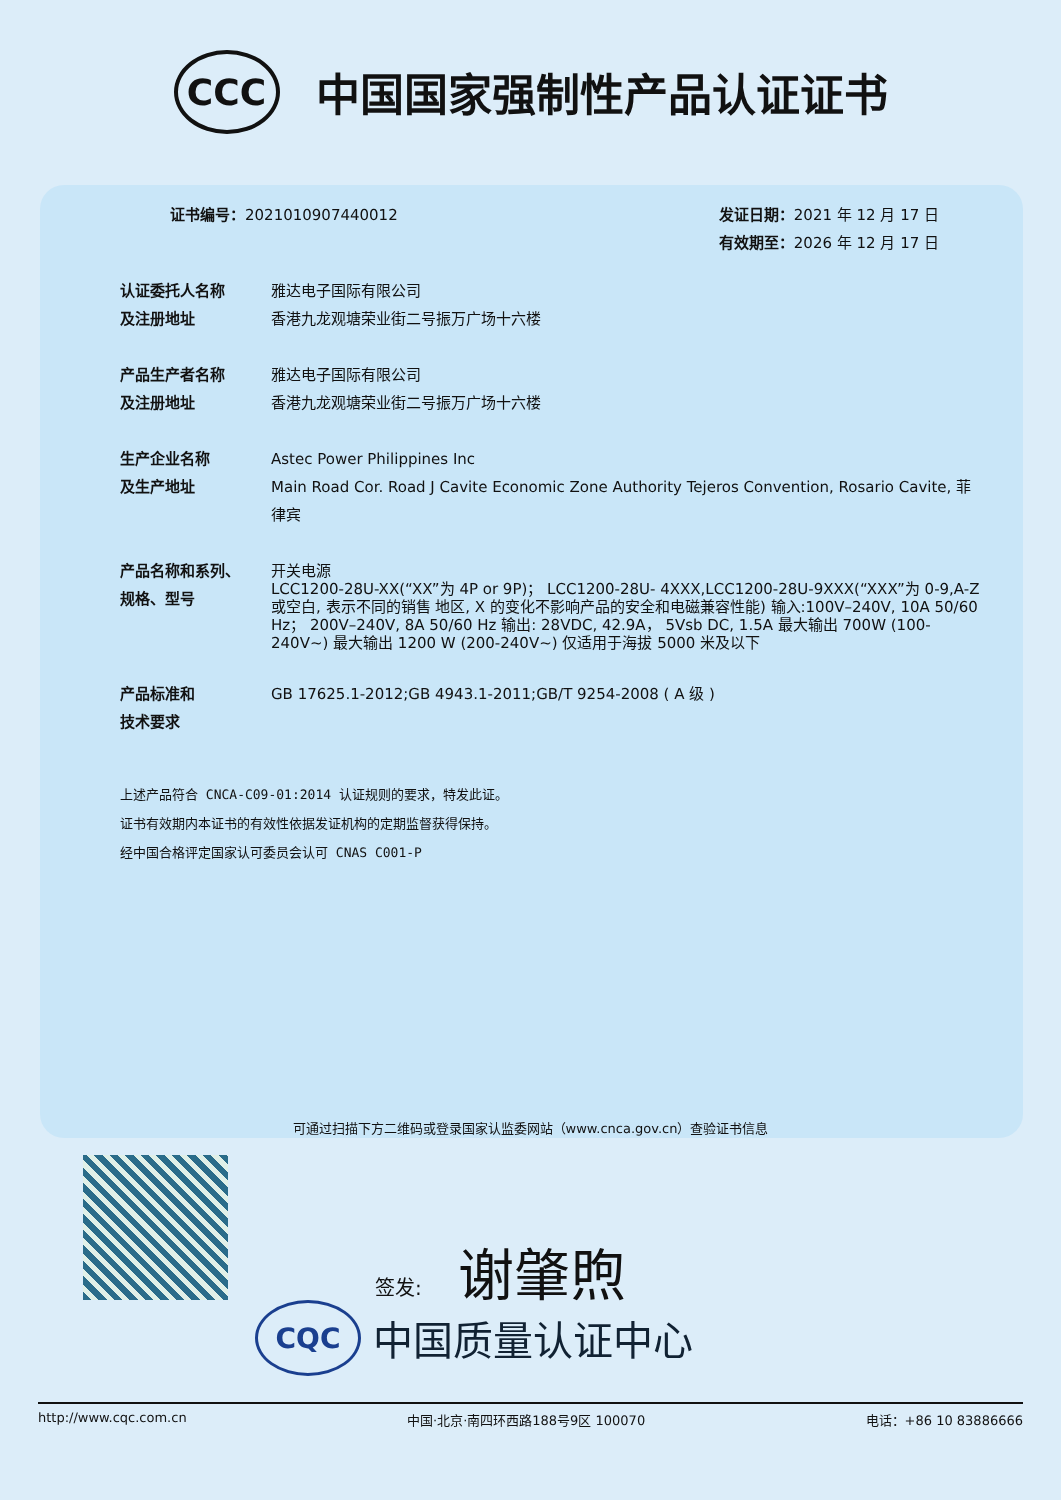CCC
中国国家强制性产品认证证书
证书编号：2021010907440012 发证日期：2021 年 12 月 17 日
有效期至：2026 年 12 月 17 日
认证委托人名称
及注册地址
雅达电子国际有限公司
香港九龙观塘荣业街二号振万广场十六楼
产品生产者名称
及注册地址
雅达电子国际有限公司
香港九龙观塘荣业街二号振万广场十六楼
生产企业名称
及生产地址
Astec Power Philippines Inc
Main Road Cor. Road J Cavite Economic Zone Authority Tejeros Convention, Rosario Cavite, 菲律宾
产品名称和系列、
规格、型号
开关电源
LCC1200-28U-XX(“XX”为 4P or 9P)； LCC1200-28U- 4XXX,LCC1200-28U-9XXX(“XXX”为 0-9,A-Z 或空白, 表示不同的销售 地区, X 的变化不影响产品的安全和电磁兼容性能) 输入:100V–240V, 10A 50/60 Hz； 200V–240V, 8A 50/60 Hz 输出: 28VDC, 42.9A， 5Vsb DC, 1.5A 最大输出 700W (100-240V~) 最大输出 1200 W (200-240V~) 仅适用于海拔 5000 米及以下
产品标准和
技术要求
GB 17625.1-2012;GB 4943.1-2011;GB/T 9254-2008 ( A 级 )
上述产品符合 CNCA-C09-01:2014 认证规则的要求，特发此证。
证书有效期内本证书的有效性依据发证机构的定期监督获得保持。
经中国合格评定国家认可委员会认可 CNAS C001-P
可通过扫描下方二维码或登录国家认监委网站（www.cnca.gov.cn）查验证书信息
签发: 谢肇煦
CQC 中国质量认证中心
http://www.cqc.com.cn 中国·北京·南四环西路188号9区 100070 电话：+86 10 83886666